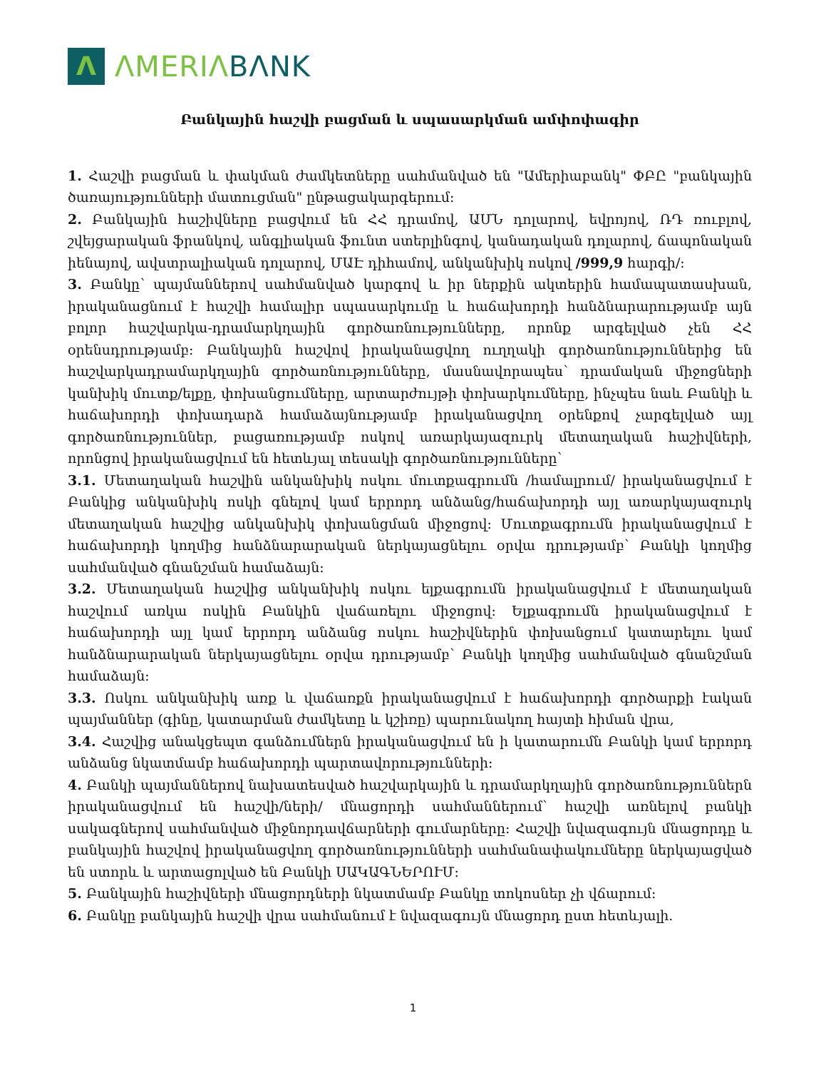Λ
ΛMERIΛ BΛNK
Բանկային հաշվի բացման և սպասարկման ամփոփագիր
1. Հաշվի բացման և փակման ժամկետները սահմանված են "Ամերիաբանկ" ՓԲԸ "բանկային ծառայությունների մատուցման" ընթացակարգերում:
2. Բանկային հաշիվները բացվում են ՀՀ դրամով, ԱՄՆ դոլարով, եվրոյով, ՌԴ ռուբլով, շվեյցարական ֆրանկով, անգլիական ֆունտ ստերլինգով, կանադական դոլարով, ճապոնական իենայով, ավստրալիական դոլարով, ՄԱԷ դիհամով, անկանխիկ ոսկով /999,9 հարգի/:
3. Բանկը՝ պայմաններով սահմանված կարգով և իր ներքին ակտերին համապատասխան, իրականացնում է հաշվի համալիր սպասարկումը և հաճախորդի հանձնարարությամբ այն բոլոր հաշվարկա-դրամարկղային գործառնությունները, որոնք արգելված չեն ՀՀ օրենսդրությամբ: Բանկային հաշվով իրականացվող ուղղակի գործառնություններից են հաշվարկադրամարկղային գործառնությունները, մասնավորապես՝ դրամական միջոցների կանխիկ մուտք/ելքը, փոխանցումները, արտարժույթի փոխարկումները, ինչպես նաև Բանկի և հաճախորդի փոխադարձ համաձայնությամբ իրականացվող օրենքով չարգելված այլ գործառնություններ, բացառությամբ ոսկով առարկայազուրկ մետաղական հաշիվների, որոնցով իրականացվում են հետևյալ տեսակի գործառնությունները՝
3.1. Մետաղական հաշվին անկանխիկ ոսկու մուտքագրումն /համալրում/ իրականացվում է Բանկից անկանխիկ ոսկի գնելով կամ երրորդ անձանց/հաճախորդի այլ առարկայազուրկ մետաղական հաշվից անկանխիկ փոխանցման միջոցով: Մուտքագրումն իրականացվում է հաճախորդի կողմից հանձնարարական ներկայացնելու օրվա դրությամբ՝ Բանկի կողմից սահմանված գնանշման համաձայն:
3.2. Մետաղական հաշվից անկանխիկ ոսկու ելքագրումն իրականացվում է մետաղական հաշվում առկա ոսկին Բանկին վաճառելու միջոցով: Ելքագրումն իրականացվում է հաճախորդի այլ կամ երրորդ անձանց ոսկու հաշիվներին փոխանցում կատարելու կամ հանձնարարական ներկայացնելու օրվա դրությամբ՝ Բանկի կողմից սահմանված գնանշման համաձայն:
3.3. Ոսկու անկանխիկ առք և վաճառքն իրականացվում է հաճախորդի գործարքի էական պայմաններ (գինը, կատարման ժամկետը և կշիռը) պարունակող հայտի հիման վրա,
3.4. Հաշվից անակցեպտ գանձումներն իրականացվում են ի կատարումն Բանկի կամ երրորդ անձանց նկատմամբ հաճախորդի պարտավորությունների:
4. Բանկի պայմաններով նախատեսված հաշվարկային և դրամարկղային գործառնություններն իրականացվում են հաշվի/ների/ մնացորդի սահմաններում՝ հաշվի առնելով բանկի սակագներով սահմանված միջնորդավճարների գումարները: Հաշվի նվազագույն մնացորդը և բանկային հաշվով իրականացվող գործառնությունների սահմանափակումները ներկայացված են ստորև և արտացոլված են Բանկի ՍԱԿԱԳՆԵՐՈՒՄ:
5. Բանկային հաշիվների մնացորդների նկատմամբ Բանկը տոկոսներ չի վճարում:
6. Բանկը բանկային հաշվի վրա սահմանում է նվազագույն մնացորդ ըստ հետևյալի.
1